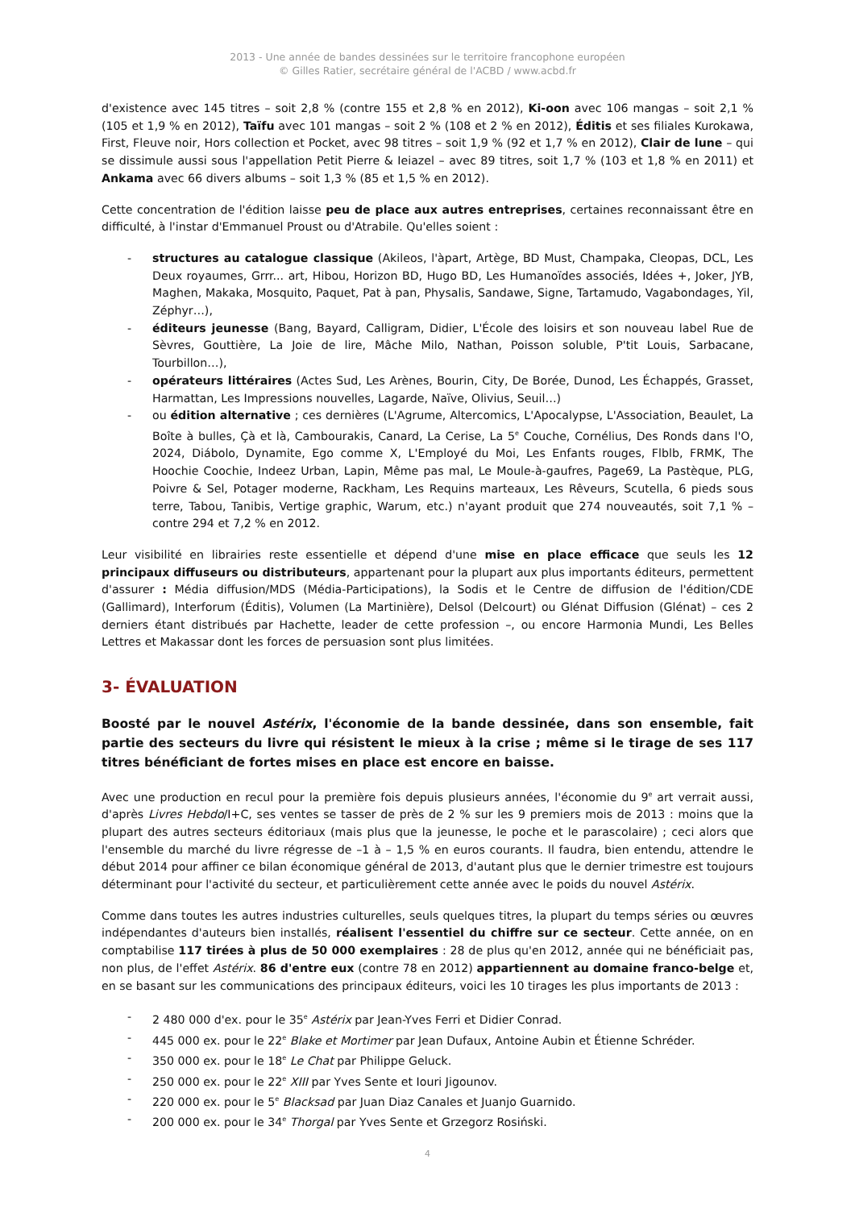2013 - Une année de bandes dessinées sur le territoire francophone européen
© Gilles Ratier, secrétaire général de l'ACBD / www.acbd.fr
d'existence avec 145 titres – soit 2,8 % (contre 155 et 2,8 % en 2012), Ki-oon avec 106 mangas – soit 2,1 % (105 et 1,9 % en 2012), Taïfu avec 101 mangas – soit 2 % (108 et 2 % en 2012), Éditis et ses filiales Kurokawa, First, Fleuve noir, Hors collection et Pocket, avec 98 titres – soit 1,9 % (92 et 1,7 % en 2012), Clair de lune – qui se dissimule aussi sous l'appellation Petit Pierre & Ieiazel – avec 89 titres, soit 1,7 % (103 et 1,8 % en 2011) et Ankama avec 66 divers albums – soit 1,3 % (85 et 1,5 % en 2012).
Cette concentration de l'édition laisse peu de place aux autres entreprises, certaines reconnaissant être en difficulté, à l'instar d'Emmanuel Proust ou d'Atrabile. Qu'elles soient :
- structures au catalogue classique (Akileos, l'àpart, Artège, BD Must, Champaka, Cleopas, DCL, Les Deux royaumes, Grrr... art, Hibou, Horizon BD, Hugo BD, Les Humanoïdes associés, Idées +, Joker, JYB, Maghen, Makaka, Mosquito, Paquet, Pat à pan, Physalis, Sandawe, Signe, Tartamudo, Vagabondages, Yil, Zéphyr…),
- éditeurs jeunesse (Bang, Bayard, Calligram, Didier, L'École des loisirs et son nouveau label Rue de Sèvres, Gouttière, La Joie de lire, Mâche Milo, Nathan, Poisson soluble, P'tit Louis, Sarbacane, Tourbillon…),
- opérateurs littéraires (Actes Sud, Les Arènes, Bourin, City, De Borée, Dunod, Les Échappés, Grasset, Harmattan, Les Impressions nouvelles, Lagarde, Naïve, Olivius, Seuil…)
- ou édition alternative ; ces dernières (L'Agrume, Altercomics, L'Apocalypse, L'Association, Beaulet, La Boîte à bulles, Çà et là, Cambourakis, Canard, La Cerise, La 5<sup>e</sup> Couche, Cornélius, Des Ronds dans l'O, 2024, Diábolo, Dynamite, Ego comme X, L'Employé du Moi, Les Enfants rouges, Flblb, FRMK, The Hoochie Coochie, Indeez Urban, Lapin, Même pas mal, Le Moule-à-gaufres, Page69, La Pastèque, PLG, Poivre & Sel, Potager moderne, Rackham, Les Requins marteaux, Les Rêveurs, Scutella, 6 pieds sous terre, Tabou, Tanibis, Vertige graphic, Warum, etc.) n'ayant produit que 274 nouveautés, soit 7,1 % – contre 294 et 7,2 % en 2012.
Leur visibilité en librairies reste essentielle et dépend d'une mise en place efficace que seuls les 12 principaux diffuseurs ou distributeurs, appartenant pour la plupart aux plus importants éditeurs, permettent d'assurer : Média diffusion/MDS (Média-Participations), la Sodis et le Centre de diffusion de l'édition/CDE (Gallimard), Interforum (Éditis), Volumen (La Martinière), Delsol (Delcourt) ou Glénat Diffusion (Glénat) – ces 2 derniers étant distribués par Hachette, leader de cette profession –, ou encore Harmonia Mundi, Les Belles Lettres et Makassar dont les forces de persuasion sont plus limitées.
3- ÉVALUATION
Boosté par le nouvel Astérix, l'économie de la bande dessinée, dans son ensemble, fait partie des secteurs du livre qui résistent le mieux à la crise ; même si le tirage de ses 117 titres bénéficiant de fortes mises en place est encore en baisse.
Avec une production en recul pour la première fois depuis plusieurs années, l'économie du 9<sup>e</sup> art verrait aussi, d'après Livres Hebdo/I+C, ses ventes se tasser de près de 2 % sur les 9 premiers mois de 2013 : moins que la plupart des autres secteurs éditoriaux (mais plus que la jeunesse, le poche et le parascolaire) ; ceci alors que l'ensemble du marché du livre régresse de –1 à – 1,5 % en euros courants. Il faudra, bien entendu, attendre le début 2014 pour affiner ce bilan économique général de 2013, d'autant plus que le dernier trimestre est toujours déterminant pour l'activité du secteur, et particulièrement cette année avec le poids du nouvel Astérix.
Comme dans toutes les autres industries culturelles, seuls quelques titres, la plupart du temps séries ou œuvres indépendantes d'auteurs bien installés, réalisent l'essentiel du chiffre sur ce secteur. Cette année, on en comptabilise 117 tirées à plus de 50 000 exemplaires : 28 de plus qu'en 2012, année qui ne bénéficiait pas, non plus, de l'effet Astérix. 86 d'entre eux (contre 78 en 2012) appartiennent au domaine franco-belge et, en se basant sur les communications des principaux éditeurs, voici les 10 tirages les plus importants de 2013 :
- 2 480 000 d'ex. pour le 35<sup>e</sup> Astérix par Jean-Yves Ferri et Didier Conrad.
- 445 000 ex. pour le 22<sup>e</sup> Blake et Mortimer par Jean Dufaux, Antoine Aubin et Étienne Schréder.
- 350 000 ex. pour le 18<sup>e</sup> Le Chat par Philippe Geluck.
- 250 000 ex. pour le 22<sup>e</sup> XIII par Yves Sente et Iouri Jigounov.
- 220 000 ex. pour le 5<sup>e</sup> Blacksad par Juan Diaz Canales et Juanjo Guarnido.
- 200 000 ex. pour le 34<sup>e</sup> Thorgal par Yves Sente et Grzegorz Rosiński.
4